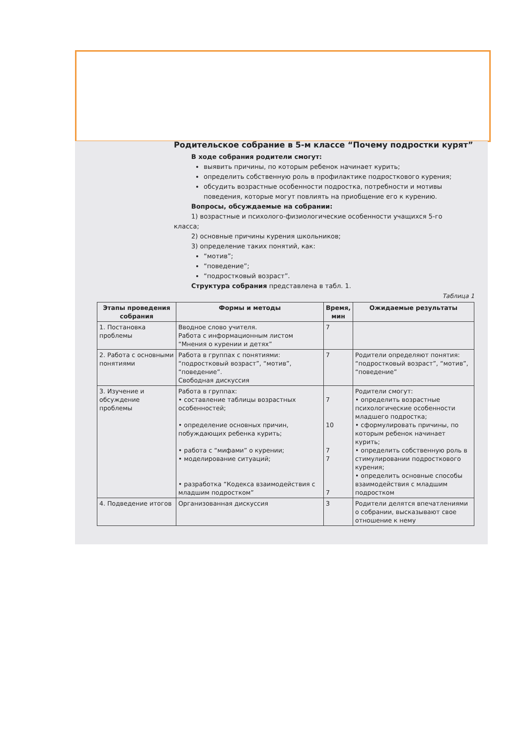Родительское собрание в 5-м классе “Почему подростки курят”
В ходе собрания родители смогут:
выявить причины, по которым ребенок начинает курить;
определить собственную роль в профилактике подросткового курения;
обсудить возрастные особенности подростка, потребности и мотивы поведения, которые могут повлиять на приобщение его к курению.
Вопросы, обсуждаемые на собрании:
1) возрастные и психолого-физиологические особенности учащихся 5-го
класса;
2) основные причины курения школьников;
3) определение таких понятий, как:
“мотив”;
“поведение”;
“подростковый возраст”.
Структура собрания представлена в табл. 1.
Таблица 1
| Этапы проведения собрания | Формы и методы | Время, мин | Ожидаемые результаты |
| --- | --- | --- | --- |
| 1. Постановка проблемы | Вводное слово учителя. Работа с информационным листом “Мнения о курении и детях” | 7 | |
| 2. Работа с основными понятиями | Работа в группах с понятиями: “подростковый возраст”, “мотив”, “поведение”. Свободная дискуссия | 7 | Родители определяют понятия: “подростковый возраст”, “мотив”, “поведение” |
| 3. Изучение и обсуждение проблемы | Работа в группах: • составление таблицы возрастных особенностей; • определение основных причин, побуждающих ребенка курить; • работа с “мифами” о курении; • моделирование ситуаций; • разработка “Кодекса взаимодействия с младшим подростком” | 7 10 7 7 7 | Родители смогут: • определить возрастные психологические особенности младшего подростка; • сформулировать причины, по которым ребенок начинает курить; • определить собственную роль в стимулировании подросткового курения; • определить основные способы взаимодействия с младшим подростком |
| 4. Подведение итогов | Организованная дискуссия | 3 | Родители делятся впечатлениями о собрании, высказывают свое отношение к нему |